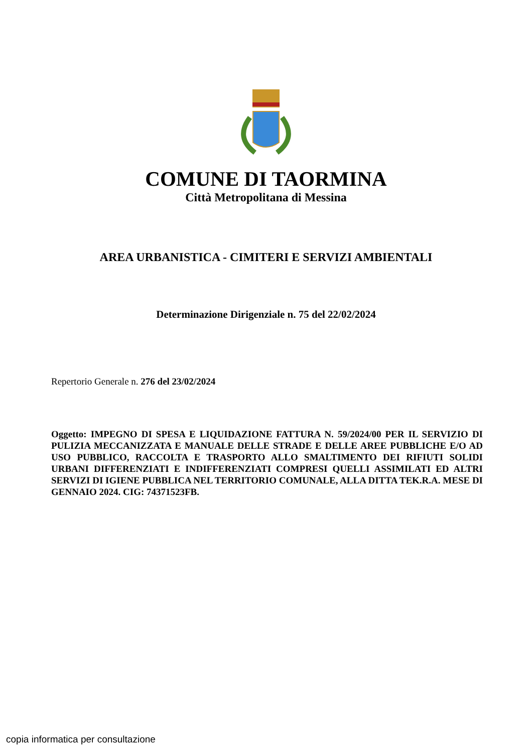COMUNE DI TAORMINA
Città Metropolitana di Messina
AREA URBANISTICA - CIMITERI E SERVIZI AMBIENTALI
Determinazione Dirigenziale n. 75 del 22/02/2024
Repertorio Generale n. 276 del 23/02/2024
Oggetto: IMPEGNO DI SPESA E LIQUIDAZIONE FATTURA N. 59/2024/00 PER IL SERVIZIO DI PULIZIA MECCANIZZATA E MANUALE DELLE STRADE E DELLE AREE PUBBLICHE E/O AD USO PUBBLICO, RACCOLTA E TRASPORTO ALLO SMALTIMENTO DEI RIFIUTI SOLIDI URBANI DIFFERENZIATI E INDIFFERENZIATI COMPRESI QUELLI ASSIMILATI ED ALTRI SERVIZI DI IGIENE PUBBLICA NEL TERRITORIO COMUNALE, ALLA DITTA TEK.R.A. MESE DI GENNAIO 2024. CIG: 74371523FB.
copia informatica per consultazione